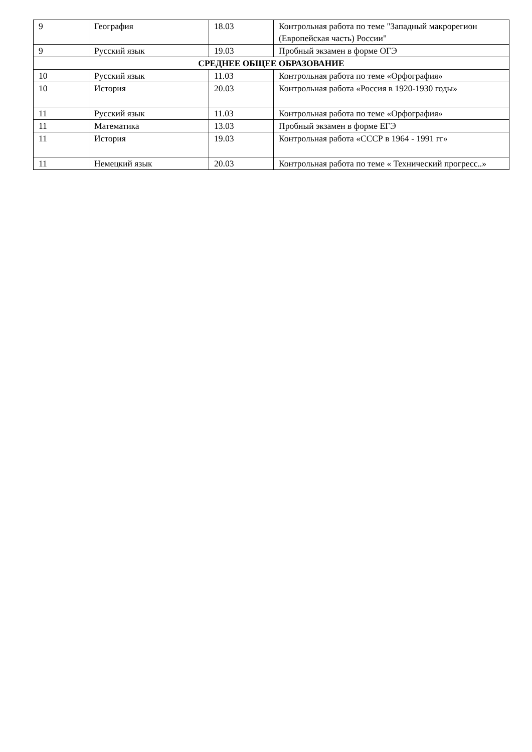| 9 | География | 18.03 | Контрольная работа по теме "Западный макрорегион (Европейская часть) России" |
| 9 | Русский язык | 19.03 | Пробный экзамен в форме ОГЭ |
| СРЕДНЕЕ ОБЩЕЕ ОБРАЗОВАНИЕ | | | |
| 10 | Русский язык | 11.03 | Контрольная работа по теме «Орфография» |
| 10 | История | 20.03 | Контрольная работа «Россия в 1920-1930 годы» |
| 11 | Русский язык | 11.03 | Контрольная работа по теме «Орфография» |
| 11 | Математика | 13.03 | Пробный экзамен в форме ЕГЭ |
| 11 | История | 19.03 | Контрольная работа «СССР в 1964 - 1991 гг» |
| 11 | Немецкий язык | 20.03 | Контрольная работа по теме « Технический прогресс..» |